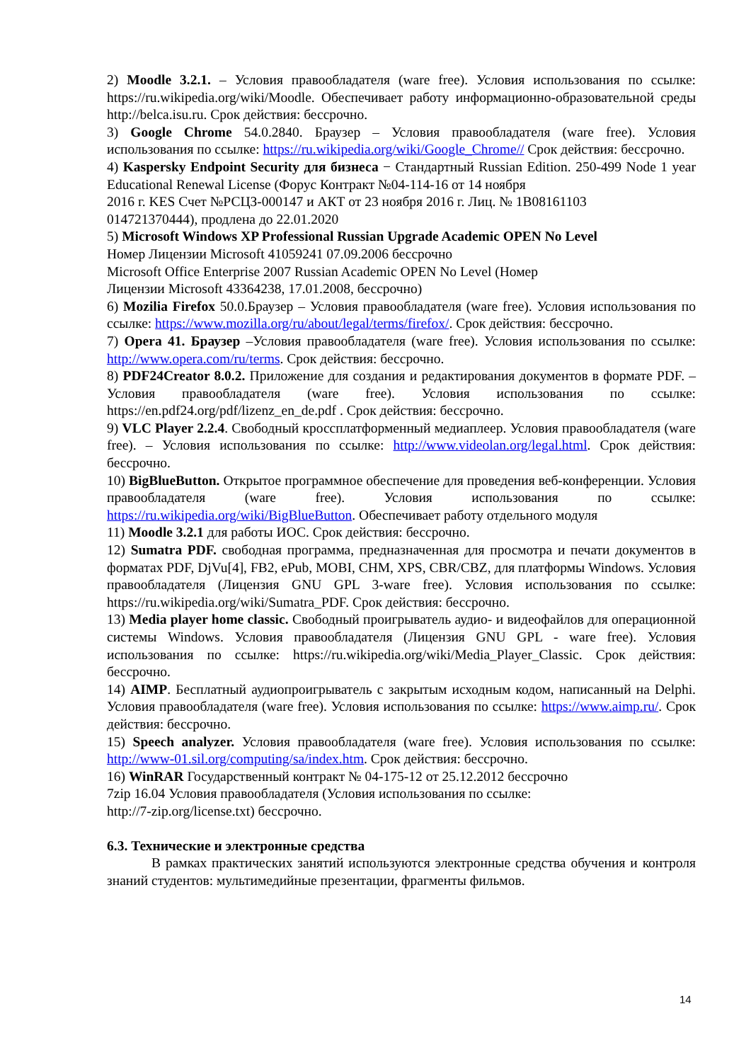2) Moodle 3.2.1. – Условия правообладателя (ware free). Условия использования по ссылке: https://ru.wikipedia.org/wiki/Moodle. Обеспечивает работу информационно-образовательной среды http://belca.isu.ru. Срок действия: бессрочно.
3) Google Chrome 54.0.2840. Браузер – Условия правообладателя (ware free). Условия использования по ссылке: https://ru.wikipedia.org/wiki/Google_Chrome// Срок действия: бессрочно.
4) Kaspersky Endpoint Security для бизнеса − Стандартный Russian Edition. 250-499 Node 1 year Educational Renewal License (Форус Контракт №04-114-16 от 14 ноября
2016 г. KES Счет №РСЦЗ-000147 и АКТ от 23 ноября 2016 г. Лиц. № 1B08161103
014721370444), продлена до 22.01.2020
5) Microsoft Windows XP Professional Russian Upgrade Academic OPEN No Level
Номер Лицензии Microsoft 41059241 07.09.2006 бессрочно
Microsoft Office Enterprise 2007 Russian Academic OPEN No Level (Номер
Лицензии Microsoft 43364238, 17.01.2008, бессрочно)
6) Mozilia Firefox 50.0.Браузер – Условия правообладателя (ware free). Условия использования по ссылке: https://www.mozilla.org/ru/about/legal/terms/firefox/. Срок действия: бессрочно.
7) Opera 41. Браузер –Условия правообладателя (ware free). Условия использования по ссылке: http://www.opera.com/ru/terms. Срок действия: бессрочно.
8) PDF24Creator 8.0.2. Приложение для создания и редактирования документов в формате PDF. –Условия правообладателя (ware free). Условия использования по ссылке: https://en.pdf24.org/pdf/lizenz_en_de.pdf . Срок действия: бессрочно.
9) VLC Player 2.2.4. Свободный кроссплатформенный медиаплеер. Условия правообладателя (ware free). – Условия использования по ссылке: http://www.videolan.org/legal.html. Срок действия: бессрочно.
10) BigBlueButton. Открытое программное обеспечение для проведения веб-конференции. Условия правообладателя (ware free). Условия использования по ссылке: https://ru.wikipedia.org/wiki/BigBlueButton. Обеспечивает работу отдельного модуля
11) Moodle 3.2.1 для работы ИОС. Срок действия: бессрочно.
12) Sumatra PDF. свободная программа, предназначенная для просмотра и печати документов в форматах PDF, DjVu[4], FB2, ePub, MOBI, CHM, XPS, CBR/CBZ, для платформы Windows. Условия правообладателя (Лицензия GNU GPL 3-ware free). Условия использования по ссылке: https://ru.wikipedia.org/wiki/Sumatra_PDF. Срок действия: бессрочно.
13) Media player home classic. Свободный проигрыватель аудио- и видеофайлов для операционной системы Windows. Условия правообладателя (Лицензия GNU GPL - ware free). Условия использования по ссылке: https://ru.wikipedia.org/wiki/Media_Player_Classic. Срок действия: бессрочно.
14) AIMP. Бесплатный аудиопроигрыватель с закрытым исходным кодом, написанный на Delphi. Условия правообладателя (ware free). Условия использования по ссылке: https://www.aimp.ru/. Срок действия: бессрочно.
15) Speech analyzer. Условия правообладателя (ware free). Условия использования по ссылке: http://www-01.sil.org/computing/sa/index.htm. Срок действия: бессрочно.
16) WinRAR Государственный контракт № 04-175-12 от 25.12.2012 бессрочно
7zip 16.04 Условия правообладателя (Условия использования по ссылке:
http://7-zip.org/license.txt) бессрочно.
6.3. Технические и электронные средства
В рамках практических занятий используются электронные средства обучения и контроля знаний студентов: мультимедийные презентации, фрагменты фильмов.
14